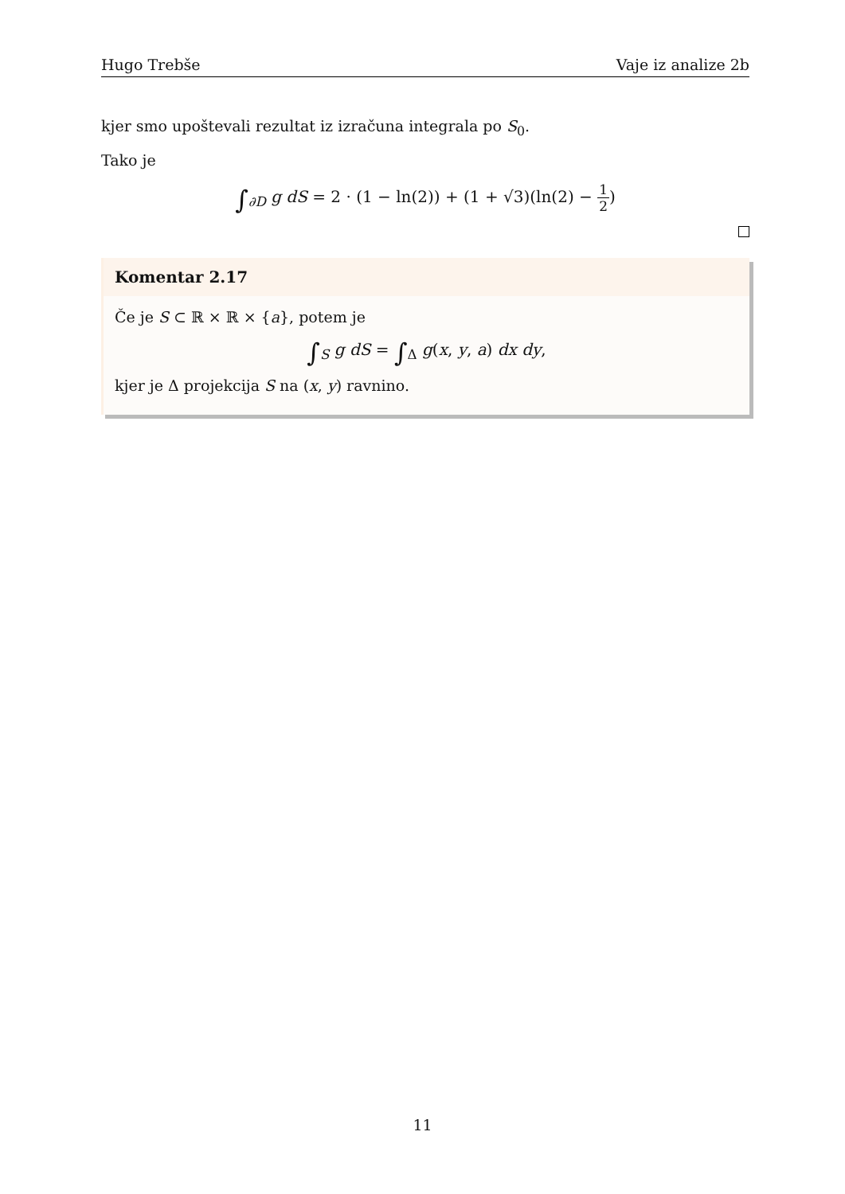Hugo Trebše Vaje iz analize 2b
kjer smo upoštevali rezultat iz izračuna integrala po S<sub>0</sub>.
Tako je
∫<sub>∂D</sub> g dS = 2 · (1 − ln(2)) + (1 + √3)(ln(2) − 1 2)
Komentar 2.17
Če je S ⊂ ℝ × ℝ × {a}, potem je
∫<sub>S</sub> g dS = ∫<sub>Δ</sub> g(x, y, a) dx dy,
kjer je Δ projekcija S na (x, y) ravnino.
11